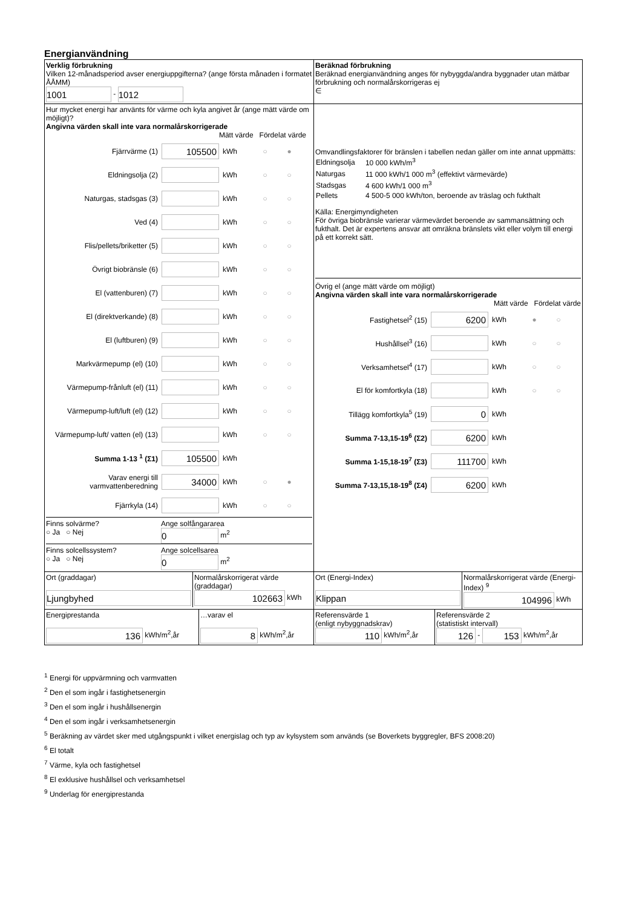Energianvändning
| Verklig förbrukning Vilken 12-månadsperiod avser energiuppgifterna? (ange första månaden i formatet ÅÅMM) 1001 - 1012 | Beräknad förbrukning Beräknad energianvändning anges för nybyggda/andra byggnader utan mätbar förbrukning och normalårskorrigeras ej ∈ |
| Hur mycket energi har använts för värme och kyla angivet år (ange mätt värde om möjligt)? Angivna värden skall inte vara normalårskorrigerade Mätt värde Fördelat värde Fjärrvärme (1) 105500 kWh ○ ● Eldningsolja (2) kWh ○ ○ Naturgas, stadsgas (3) kWh ○ ○ Ved (4) kWh ○ ○ Flis/pellets/briketter (5) kWh ○ ○ Övrigt biobränsle (6) kWh ○ ○ El (vattenburen) (7) kWh ○ ○ El (direktverkande) (8) kWh ○ ○ El (luftburen) (9) kWh ○ ○ Markvärmepump (el) (10) kWh ○ ○ Värmepump-frånluft (el) (11) kWh ○ ○ Värmepump-luft/luft (el) (12) kWh ○ ○ Värmepump-luft/ vatten (el) (13) kWh ○ ○ Summa 1-13 <sup>1</sup> (Σ1) 105500 kWh Varav energi till varmvattenberedning 34000 kWh ○ ● Fjärrkyla (14) kWh ○ ○ Finns solvärme? ○ Ja ○ Nej Ange solfångararea 0 m<sup>2</sup> Finns solcellssystem? ○ Ja ○ Nej Ange solcellsarea 0 m<sup>2</sup> | Omvandlingsfaktorer för bränslen i tabellen nedan gäller om inte annat uppmätts: / Eldningsolja / 10 000 kWh/m<sup>3</sup> / / Naturgas / 11 000 kWh/1 000 m<sup>3</sup> (effektivt värmevärde) / / Stadsgas / 4 600 kWh/1 000 m<sup>3</sup> / / Pellets / 4 500-5 000 kWh/ton, beroende av träslag och fukthalt / Källa: Energimyndigheten För övriga biobränsle varierar värmevärdet beroende av sammansättning och fukthalt. Det är expertens ansvar att omräkna bränslets vikt eller volym till energi på ett korrekt sätt. Övrig el (ange mätt värde om möjligt) Angivna värden skall inte vara normalårskorrigerade Mätt värde Fördelat värde Fastighetsel<sup>2</sup> (15) 6200 kWh ● ○ Hushållsel<sup>3</sup> (16) kWh ○ ○ Verksamhetsel<sup>4</sup> (17) kWh ○ ○ El för komfortkyla (18) kWh ○ ○ Tillägg komfortkyla<sup>5</sup> (19) 0 kWh Summa 7-13,15-19<sup>6</sup> (Σ2) 6200 kWh Summa 1-15,18-19<sup>7</sup> (Σ3) 111700 kWh Summa 7-13,15,18-19<sup>8</sup> (Σ4) 6200 kWh |
| Ort (graddagar) Ljungbyhed Normalårskorrigerat värde (graddagar) 102663 kWh | Ort (Energi-Index) Klippan Normalårskorrigerat värde (Energi-Index) <sup>9</sup> 104996 kWh |
| Energiprestanda 136 kWh/m<sup>2</sup>,år …varav el 8 kWh/m<sup>2</sup>,år | Referensvärde 1 (enligt nybyggnadskrav) 110 kWh/m<sup>2</sup>,år Referensvärde 2 (statistiskt intervall) 126 - 153 kWh/m<sup>2</sup>,år |
<sup>1</sup> Energi för uppvärmning och varmvatten
<sup>2</sup> Den el som ingår i fastighetsenergin
<sup>3</sup> Den el som ingår i hushållsenergin
<sup>4</sup> Den el som ingår i verksamhetsenergin
<sup>5</sup> Beräkning av värdet sker med utgångspunkt i vilket energislag och typ av kylsystem som används (se Boverkets byggregler, BFS 2008:20)
<sup>6</sup> El totalt
<sup>7</sup> Värme, kyla och fastighetsel
<sup>8</sup> El exklusive hushållsel och verksamhetsel
<sup>9</sup> Underlag för energiprestanda